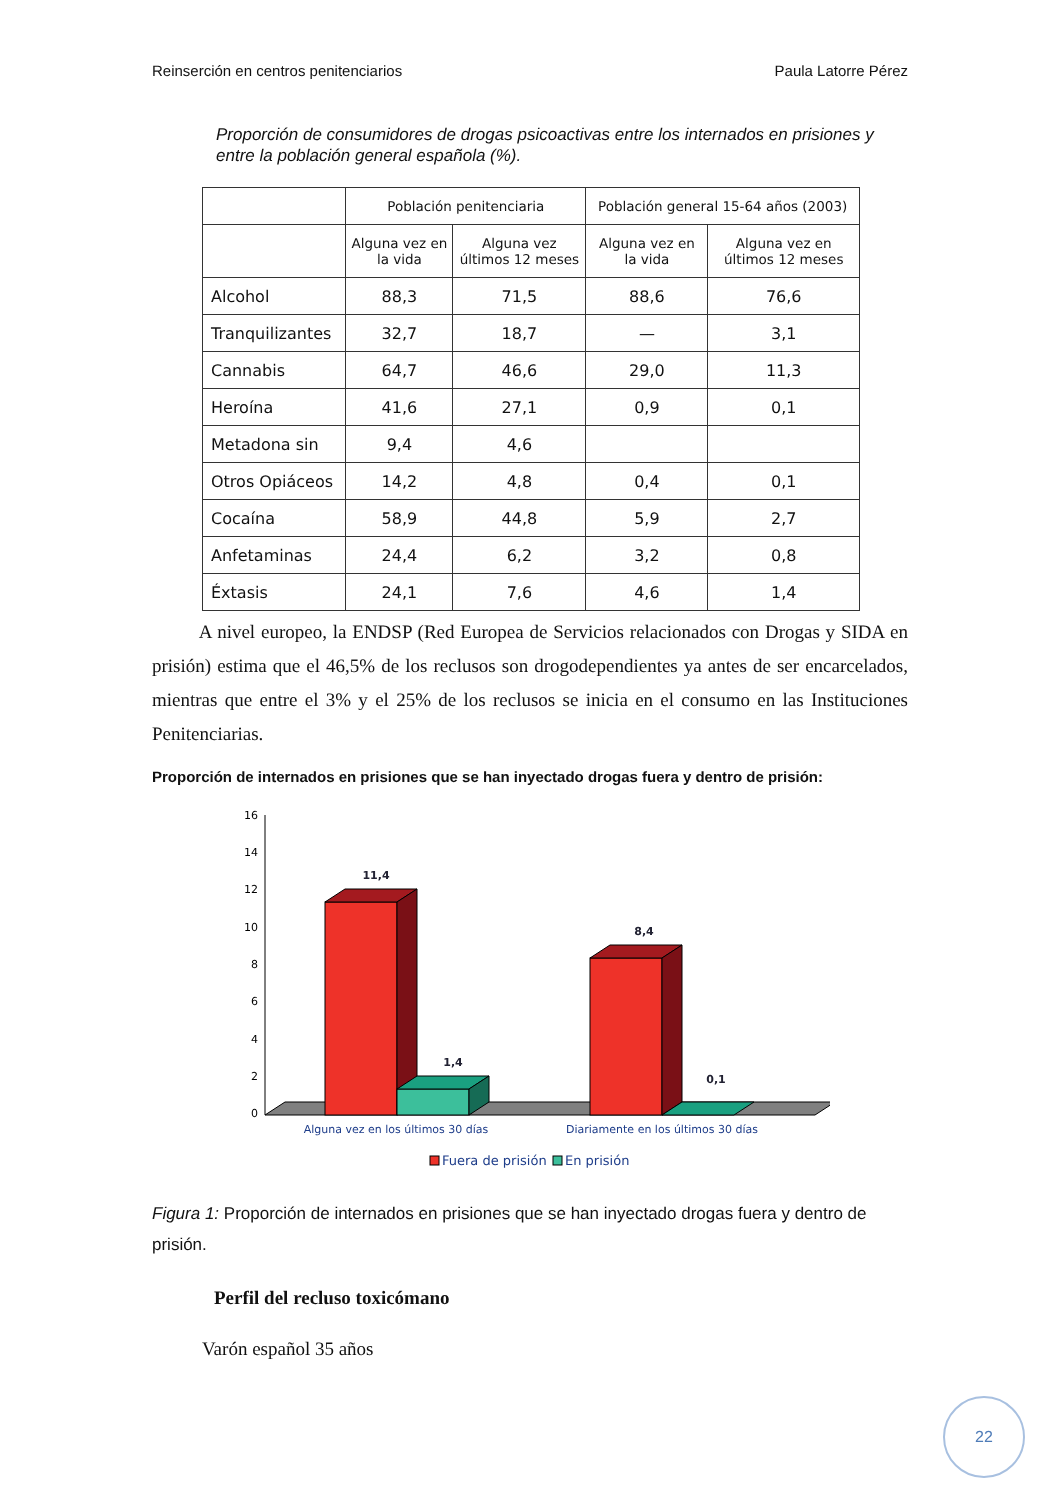Reinserción en centros penitenciarios Paula Latorre Pérez
Proporción de consumidores de drogas psicoactivas entre los internados en prisiones y entre la población general española (%).
| | Población penitenciaria | | Población general 15-64 años (2003) | |
| --- | --- | --- | --- | --- |
| | Alguna vez en la vida | Alguna vez últimos 12 meses | Alguna vez en la vida | Alguna vez en últimos 12 meses |
| Alcohol | 88,3 | 71,5 | 88,6 | 76,6 |
| Tranquilizantes | 32,7 | 18,7 | — | 3,1 |
| Cannabis | 64,7 | 46,6 | 29,0 | 11,3 |
| Heroína | 41,6 | 27,1 | 0,9 | 0,1 |
| Metadona sin | 9,4 | 4,6 | | |
| Otros Opiáceos | 14,2 | 4,8 | 0,4 | 0,1 |
| Cocaína | 58,9 | 44,8 | 5,9 | 2,7 |
| Anfetaminas | 24,4 | 6,2 | 3,2 | 0,8 |
| Éxtasis | 24,1 | 7,6 | 4,6 | 1,4 |
A nivel europeo, la ENDSP (Red Europea de Servicios relacionados con Drogas y SIDA en prisión) estima que el 46,5% de los reclusos son drogodependientes ya antes de ser encarcelados, mientras que entre el 3% y el 25% de los reclusos se inicia en el consumo en las Instituciones Penitenciarias.
Proporción de internados en prisiones que se han inyectado drogas fuera y dentro de prisión:
16
14
12
10
8
6
4
2
0
11,4
1,4
8,4
0,1
Alguna vez en los últimos 30 días
Diariamente en los últimos 30 días
Fuera de prisión
En prisión
Figura 1: Proporción de internados en prisiones que se han inyectado drogas fuera y dentro de prisión.
Perfil del recluso toxicómano
Varón español 35 años
22